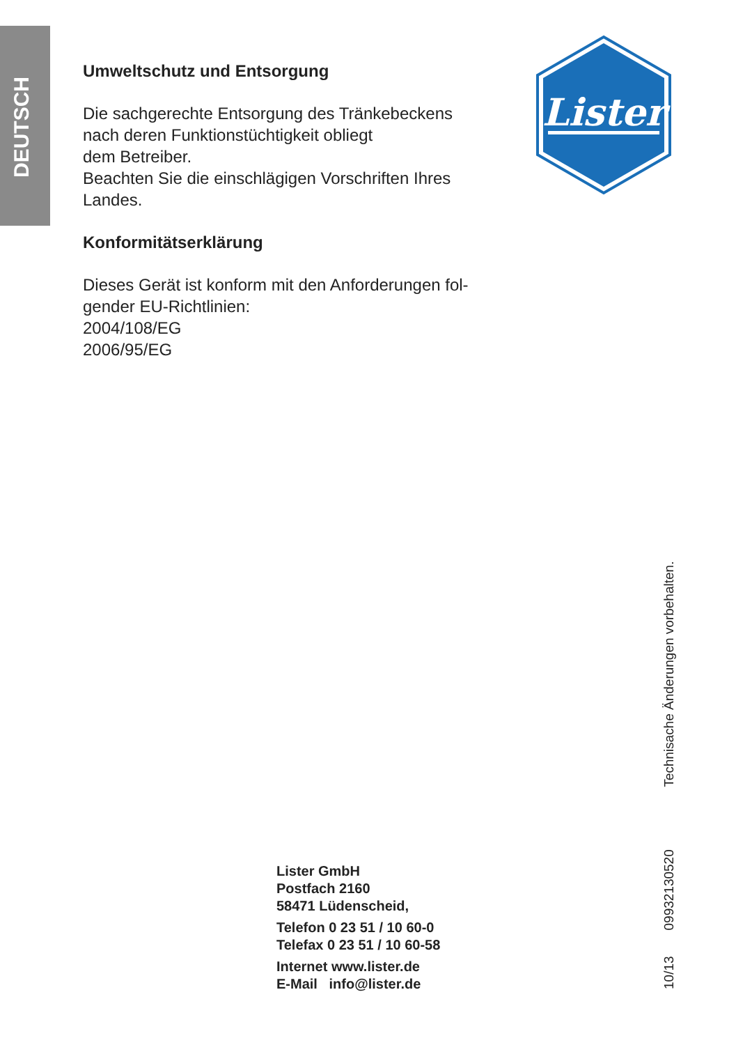DEUTSCH
Umweltschutz und Entsorgung
Die sachgerechte Entsorgung des Tränkebeckens
nach deren Funktionstüchtigkeit obliegt
dem Betreiber.
Beachten Sie die einschlägigen Vorschriften Ihres
Landes.
Konformitätserklärung
Dieses Gerät ist konform mit den Anforderungen fol-
gender EU-Richtlinien:
2004/108/EG
2006/95/EG
Lister
Lister GmbH
Postfach 2160
58471 Lüdenscheid,
Telefon 0 23 51 / 10 60-0
Telefax 0 23 51 / 10 60-58
Internet www.lister.de
E-Mail info@lister.de
10/13 09932130520 Technisache Änderungen vorbehalten.